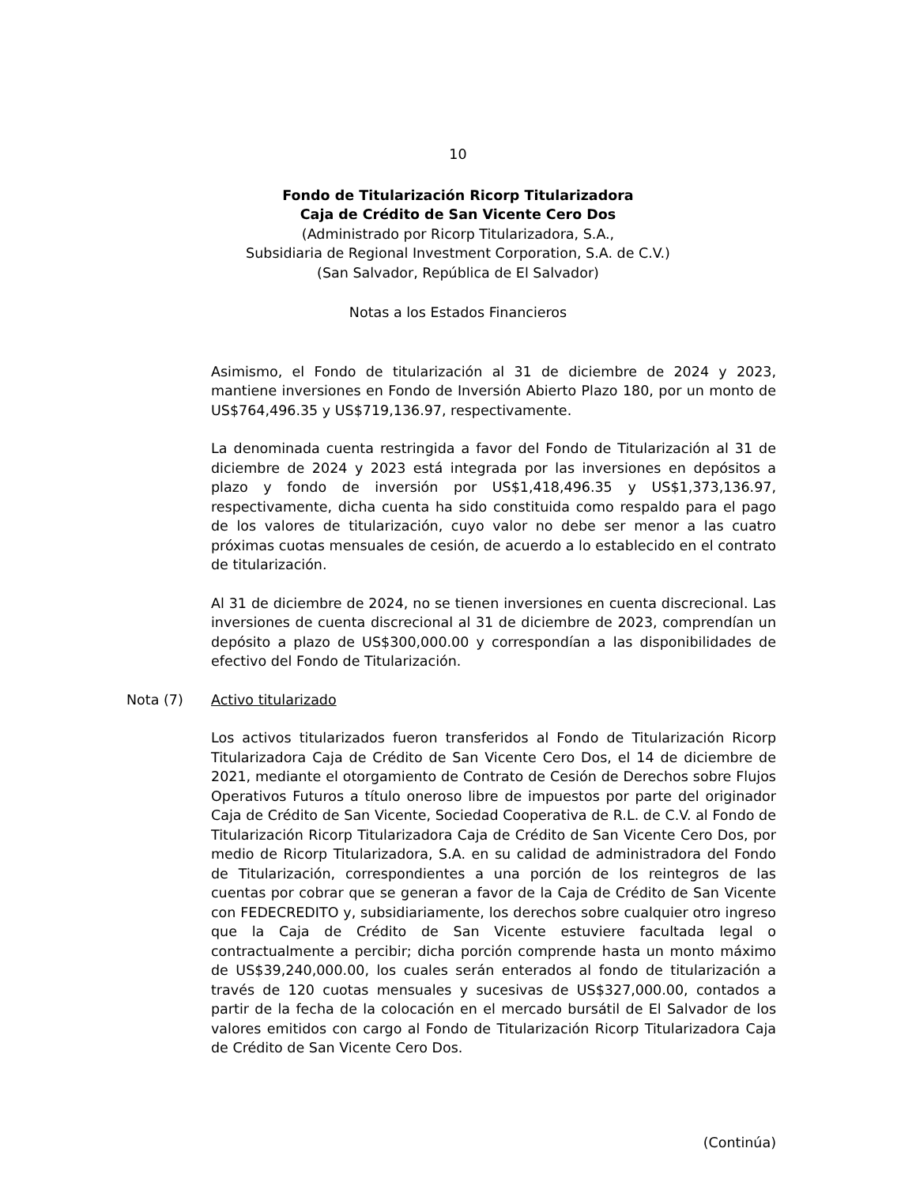10
Fondo de Titularización Ricorp Titularizadora
Caja de Crédito de San Vicente Cero Dos
(Administrado por Ricorp Titularizadora, S.A.,
Subsidiaria de Regional Investment Corporation, S.A. de C.V.)
(San Salvador, República de El Salvador)
Notas a los Estados Financieros
Asimismo, el Fondo de titularización al 31 de diciembre de 2024 y 2023, mantiene inversiones en Fondo de Inversión Abierto Plazo 180, por un monto de US$764,496.35 y US$719,136.97, respectivamente.
La denominada cuenta restringida a favor del Fondo de Titularización al 31 de diciembre de 2024 y 2023 está integrada por las inversiones en depósitos a plazo y fondo de inversión por US$1,418,496.35 y US$1,373,136.97, respectivamente, dicha cuenta ha sido constituida como respaldo para el pago de los valores de titularización, cuyo valor no debe ser menor a las cuatro próximas cuotas mensuales de cesión, de acuerdo a lo establecido en el contrato de titularización.
Al 31 de diciembre de 2024, no se tienen inversiones en cuenta discrecional. Las inversiones de cuenta discrecional al 31 de diciembre de 2023, comprendían un depósito a plazo de US$300,000.00 y correspondían a las disponibilidades de efectivo del Fondo de Titularización.
Nota (7) Activo titularizado
Los activos titularizados fueron transferidos al Fondo de Titularización Ricorp Titularizadora Caja de Crédito de San Vicente Cero Dos, el 14 de diciembre de 2021, mediante el otorgamiento de Contrato de Cesión de Derechos sobre Flujos Operativos Futuros a título oneroso libre de impuestos por parte del originador Caja de Crédito de San Vicente, Sociedad Cooperativa de R.L. de C.V. al Fondo de Titularización Ricorp Titularizadora Caja de Crédito de San Vicente Cero Dos, por medio de Ricorp Titularizadora, S.A. en su calidad de administradora del Fondo de Titularización, correspondientes a una porción de los reintegros de las cuentas por cobrar que se generan a favor de la Caja de Crédito de San Vicente con FEDECREDITO y, subsidiariamente, los derechos sobre cualquier otro ingreso que la Caja de Crédito de San Vicente estuviere facultada legal o contractualmente a percibir; dicha porción comprende hasta un monto máximo de US$39,240,000.00, los cuales serán enterados al fondo de titularización a través de 120 cuotas mensuales y sucesivas de US$327,000.00, contados a partir de la fecha de la colocación en el mercado bursátil de El Salvador de los valores emitidos con cargo al Fondo de Titularización Ricorp Titularizadora Caja de Crédito de San Vicente Cero Dos.
(Continúa)